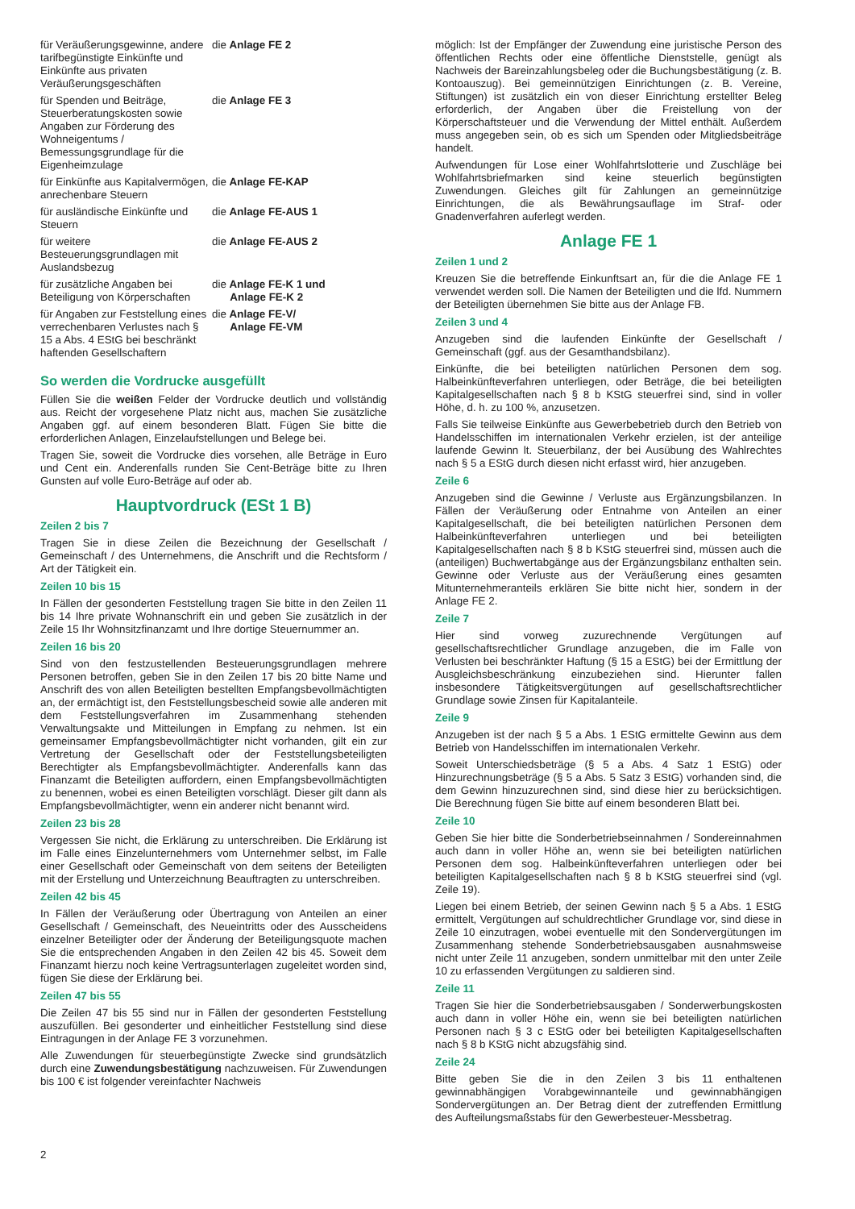für Veräußerungsgewinne, andere tarifbegünstigte Einkünfte und Einkünfte aus privaten Veräußerungsgeschäften
die Anlage FE 2
für Spenden und Beiträge, Steuerberatungskosten sowie Angaben zur Förderung des Wohneigentums / Bemessungsgrundlage für die Eigenheimzulage
die Anlage FE 3
für Einkünfte aus Kapitalvermögen, anrechenbare Steuern
die Anlage FE-KAP
für ausländische Einkünfte und Steuern
die Anlage FE-AUS 1
für weitere Besteuerungsgrundlagen mit Auslandsbezug
die Anlage FE-AUS 2
für zusätzliche Angaben bei Beteiligung von Körperschaften
die Anlage FE-K 1 und
Anlage FE-K 2
für Angaben zur Feststellung eines verrechenbaren Verlustes nach § 15 a Abs. 4 EStG bei beschränkt haftenden Gesellschaftern
die Anlage FE-V/
Anlage FE-VM
So werden die Vordrucke ausgefüllt
Füllen Sie die weißen Felder der Vordrucke deutlich und vollständig aus. Reicht der vorgesehene Platz nicht aus, machen Sie zusätzliche Angaben ggf. auf einem besonderen Blatt. Fügen Sie bitte die erforderlichen Anlagen, Einzelaufstellungen und Belege bei.
Tragen Sie, soweit die Vordrucke dies vorsehen, alle Beträge in Euro und Cent ein. Anderenfalls runden Sie Cent-Beträge bitte zu Ihren Gunsten auf volle Euro-Beträge auf oder ab.
Hauptvordruck (ESt 1 B)
Zeilen 2 bis 7
Tragen Sie in diese Zeilen die Bezeichnung der Gesellschaft / Gemeinschaft / des Unternehmens, die Anschrift und die Rechtsform / Art der Tätigkeit ein.
Zeilen 10 bis 15
In Fällen der gesonderten Feststellung tragen Sie bitte in den Zeilen 11 bis 14 Ihre private Wohnanschrift ein und geben Sie zusätzlich in der Zeile 15 Ihr Wohnsitzfinanzamt und Ihre dortige Steuernummer an.
Zeilen 16 bis 20
Sind von den festzustellenden Besteuerungsgrundlagen mehrere Personen betroffen, geben Sie in den Zeilen 17 bis 20 bitte Name und Anschrift des von allen Beteiligten bestellten Empfangsbevollmächtigten an, der ermächtigt ist, den Feststellungsbescheid sowie alle anderen mit dem Feststellungsverfahren im Zusammenhang stehenden Verwaltungsakte und Mitteilungen in Empfang zu nehmen. Ist ein gemeinsamer Empfangsbevollmächtigter nicht vorhanden, gilt ein zur Vertretung der Gesellschaft oder der Feststellungsbeteiligten Berechtigter als Empfangsbevollmächtigter. Anderenfalls kann das Finanzamt die Beteiligten auffordern, einen Empfangsbevollmächtigten zu benennen, wobei es einen Beteiligten vorschlägt. Dieser gilt dann als Empfangsbevollmächtigter, wenn ein anderer nicht benannt wird.
Zeilen 23 bis 28
Vergessen Sie nicht, die Erklärung zu unterschreiben. Die Erklärung ist im Falle eines Einzelunternehmers vom Unternehmer selbst, im Falle einer Gesellschaft oder Gemeinschaft von dem seitens der Beteiligten mit der Erstellung und Unterzeichnung Beauftragten zu unterschreiben.
Zeilen 42 bis 45
In Fällen der Veräußerung oder Übertragung von Anteilen an einer Gesellschaft / Gemeinschaft, des Neueintritts oder des Ausscheidens einzelner Beteiligter oder der Änderung der Beteiligungsquote machen Sie die entsprechenden Angaben in den Zeilen 42 bis 45. Soweit dem Finanzamt hierzu noch keine Vertragsunterlagen zugeleitet worden sind, fügen Sie diese der Erklärung bei.
Zeilen 47 bis 55
Die Zeilen 47 bis 55 sind nur in Fällen der gesonderten Feststellung auszufüllen. Bei gesonderter und einheitlicher Feststellung sind diese Eintragungen in der Anlage FE 3 vorzunehmen.
Alle Zuwendungen für steuerbegünstigte Zwecke sind grundsätzlich durch eine Zuwendungsbestätigung nachzuweisen. Für Zuwendungen bis 100 € ist folgender vereinfachter Nachweis
möglich: Ist der Empfänger der Zuwendung eine juristische Person des öffentlichen Rechts oder eine öffentliche Dienststelle, genügt als Nachweis der Bareinzahlungsbeleg oder die Buchungsbestätigung (z. B. Kontoauszug). Bei gemeinnützigen Einrichtungen (z. B. Vereine, Stiftungen) ist zusätzlich ein von dieser Einrichtung erstellter Beleg erforderlich, der Angaben über die Freistellung von der Körperschaftsteuer und die Verwendung der Mittel enthält. Außerdem muss angegeben sein, ob es sich um Spenden oder Mitgliedsbeiträge handelt.
Aufwendungen für Lose einer Wohlfahrtslotterie und Zuschläge bei Wohlfahrtsbriefmarken sind keine steuerlich begünstigten Zuwendungen. Gleiches gilt für Zahlungen an gemeinnützige Einrichtungen, die als Bewährungsauflage im Straf- oder Gnadenverfahren auferlegt werden.
Anlage FE 1
Zeilen 1 und 2
Kreuzen Sie die betreffende Einkunftsart an, für die die Anlage FE 1 verwendet werden soll. Die Namen der Beteiligten und die lfd. Nummern der Beteiligten übernehmen Sie bitte aus der Anlage FB.
Zeilen 3 und 4
Anzugeben sind die laufenden Einkünfte der Gesellschaft / Gemeinschaft (ggf. aus der Gesamthandsbilanz).
Einkünfte, die bei beteiligten natürlichen Personen dem sog. Halbeinkünfteverfahren unterliegen, oder Beträge, die bei beteiligten Kapitalgesellschaften nach § 8 b KStG steuerfrei sind, sind in voller Höhe, d. h. zu 100 %, anzusetzen.
Falls Sie teilweise Einkünfte aus Gewerbebetrieb durch den Betrieb von Handelsschiffen im internationalen Verkehr erzielen, ist der anteilige laufende Gewinn lt. Steuerbilanz, der bei Ausübung des Wahlrechtes nach § 5 a EStG durch diesen nicht erfasst wird, hier anzugeben.
Zeile 6
Anzugeben sind die Gewinne / Verluste aus Ergänzungsbilanzen. In Fällen der Veräußerung oder Entnahme von Anteilen an einer Kapitalgesellschaft, die bei beteiligten natürlichen Personen dem Halbeinkünfteverfahren unterliegen und bei beteiligten Kapitalgesellschaften nach § 8 b KStG steuerfrei sind, müssen auch die (anteiligen) Buchwertabgänge aus der Ergänzungsbilanz enthalten sein. Gewinne oder Verluste aus der Veräußerung eines gesamten Mitunternehmeranteils erklären Sie bitte nicht hier, sondern in der Anlage FE 2.
Zeile 7
Hier sind vorweg zuzurechnende Vergütungen auf gesellschaftsrechtlicher Grundlage anzugeben, die im Falle von Verlusten bei beschränkter Haftung (§ 15 a EStG) bei der Ermittlung der Ausgleichsbeschränkung einzubeziehen sind. Hierunter fallen insbesondere Tätigkeitsvergütungen auf gesellschaftsrechtlicher Grundlage sowie Zinsen für Kapitalanteile.
Zeile 9
Anzugeben ist der nach § 5 a Abs. 1 EStG ermittelte Gewinn aus dem Betrieb von Handelsschiffen im internationalen Verkehr.
Soweit Unterschiedsbeträge (§ 5 a Abs. 4 Satz 1 EStG) oder Hinzurechnungsbeträge (§ 5 a Abs. 5 Satz 3 EStG) vorhanden sind, die dem Gewinn hinzuzurechnen sind, sind diese hier zu berücksichtigen. Die Berechnung fügen Sie bitte auf einem besonderen Blatt bei.
Zeile 10
Geben Sie hier bitte die Sonderbetriebseinnahmen / Sondereinnahmen auch dann in voller Höhe an, wenn sie bei beteiligten natürlichen Personen dem sog. Halbeinkünfteverfahren unterliegen oder bei beteiligten Kapitalgesellschaften nach § 8 b KStG steuerfrei sind (vgl. Zeile 19).
Liegen bei einem Betrieb, der seinen Gewinn nach § 5 a Abs. 1 EStG ermittelt, Vergütungen auf schuldrechtlicher Grundlage vor, sind diese in Zeile 10 einzutragen, wobei eventuelle mit den Sondervergütungen im Zusammenhang stehende Sonderbetriebsausgaben ausnahmsweise nicht unter Zeile 11 anzugeben, sondern unmittelbar mit den unter Zeile 10 zu erfassenden Vergütungen zu saldieren sind.
Zeile 11
Tragen Sie hier die Sonderbetriebsausgaben / Sonderwerbungskosten auch dann in voller Höhe ein, wenn sie bei beteiligten natürlichen Personen nach § 3 c EStG oder bei beteiligten Kapitalgesellschaften nach § 8 b KStG nicht abzugsfähig sind.
Zeile 24
Bitte geben Sie die in den Zeilen 3 bis 11 enthaltenen gewinnabhängigen Vorabgewinnanteile und gewinnabhängigen Sondervergütungen an. Der Betrag dient der zutreffenden Ermittlung des Aufteilungsmaßstabs für den Gewerbesteuer-Messbetrag.
2